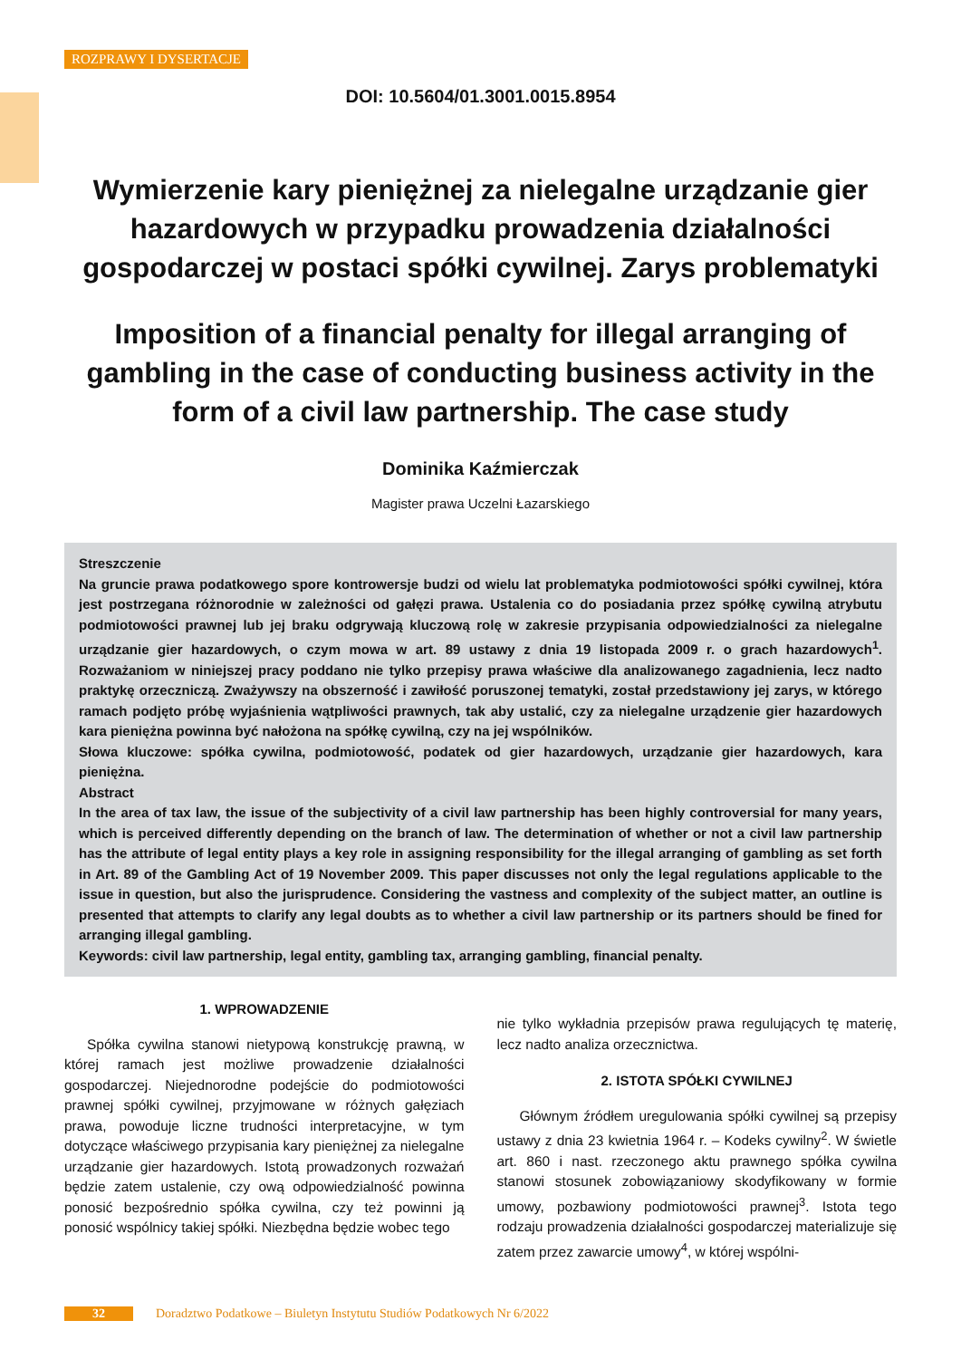ROZPRAWY I DYSERTACJE
DOI: 10.5604/01.3001.0015.8954
Wymierzenie kary pieniężnej za nielegalne urządzanie gier hazardowych w przypadku prowadzenia działalności gospodarczej w postaci spółki cywilnej. Zarys problematyki
Imposition of a financial penalty for illegal arranging of gambling in the case of conducting business activity in the form of a civil law partnership. The case study
Dominika Kaźmierczak
Magister prawa Uczelni Łazarskiego
Streszczenie
Na gruncie prawa podatkowego spore kontrowersje budzi od wielu lat problematyka podmiotowości spółki cywilnej, która jest postrzegana różnorodnie w zależności od gałęzi prawa. Ustalenia co do posiadania przez spółkę cywilną atrybutu podmiotowości prawnej lub jej braku odgrywają kluczową rolę w zakresie przypisania odpowiedzialności za nielegalne urządzanie gier hazardowych, o czym mowa w art. 89 ustawy z dnia 19 listopada 2009 r. o grach hazardowych<sup>1</sup>. Rozważaniom w niniejszej pracy poddano nie tylko przepisy prawa właściwe dla analizowanego zagadnienia, lecz nadto praktykę orzeczniczą. Zważywszy na obszerność i zawiłość poruszonej tematyki, został przedstawiony jej zarys, w którego ramach podjęto próbę wyjaśnienia wątpliwości prawnych, tak aby ustalić, czy za nielegalne urządzenie gier hazardowych kara pieniężna powinna być nałożona na spółkę cywilną, czy na jej wspólników.
Słowa kluczowe: spółka cywilna, podmiotowość, podatek od gier hazardowych, urządzanie gier hazardowych, kara pieniężna.
Abstract
In the area of tax law, the issue of the subjectivity of a civil law partnership has been highly controversial for many years, which is perceived differently depending on the branch of law. The determination of whether or not a civil law partnership has the attribute of legal entity plays a key role in assigning responsibility for the illegal arranging of gambling as set forth in Art. 89 of the Gambling Act of 19 November 2009. This paper discusses not only the legal regulations applicable to the issue in question, but also the jurisprudence. Considering the vastness and complexity of the subject matter, an outline is presented that attempts to clarify any legal doubts as to whether a civil law partnership or its partners should be fined for arranging illegal gambling.
Keywords: civil law partnership, legal entity, gambling tax, arranging gambling, financial penalty.
1. WPROWADZENIE
Spółka cywilna stanowi nietypową konstrukcję prawną, w której ramach jest możliwe prowadzenie działalności gospodarczej. Niejednorodne podejście do podmiotowości prawnej spółki cywilnej, przyjmowane w różnych gałęziach prawa, powoduje liczne trudności interpretacyjne, w tym dotyczące właściwego przypisania kary pieniężnej za nielegalne urządzanie gier hazardowych. Istotą prowadzonych rozważań będzie zatem ustalenie, czy ową odpowiedzialność powinna ponosić bezpośrednio spółka cywilna, czy też powinni ją ponosić wspólnicy takiej spółki. Niezbędna będzie wobec tego
nie tylko wykładnia przepisów prawa regulujących tę materię, lecz nadto analiza orzecznictwa.
2. ISTOTA SPÓŁKI CYWILNEJ
Głównym źródłem uregulowania spółki cywilnej są przepisy ustawy z dnia 23 kwietnia 1964 r. – Kodeks cywilny<sup>2</sup>. W świetle art. 860 i nast. rzeczonego aktu prawnego spółka cywilna stanowi stosunek zobowiązaniowy skodyfikowany w formie umowy, pozbawiony podmiotowości prawnej<sup>3</sup>. Istota tego rodzaju prowadzenia działalności gospodarczej materializuje się zatem przez zawarcie umowy<sup>4</sup>, w której wspólni-
32 Doradztwo Podatkowe – Biuletyn Instytutu Studiów Podatkowych Nr 6/2022